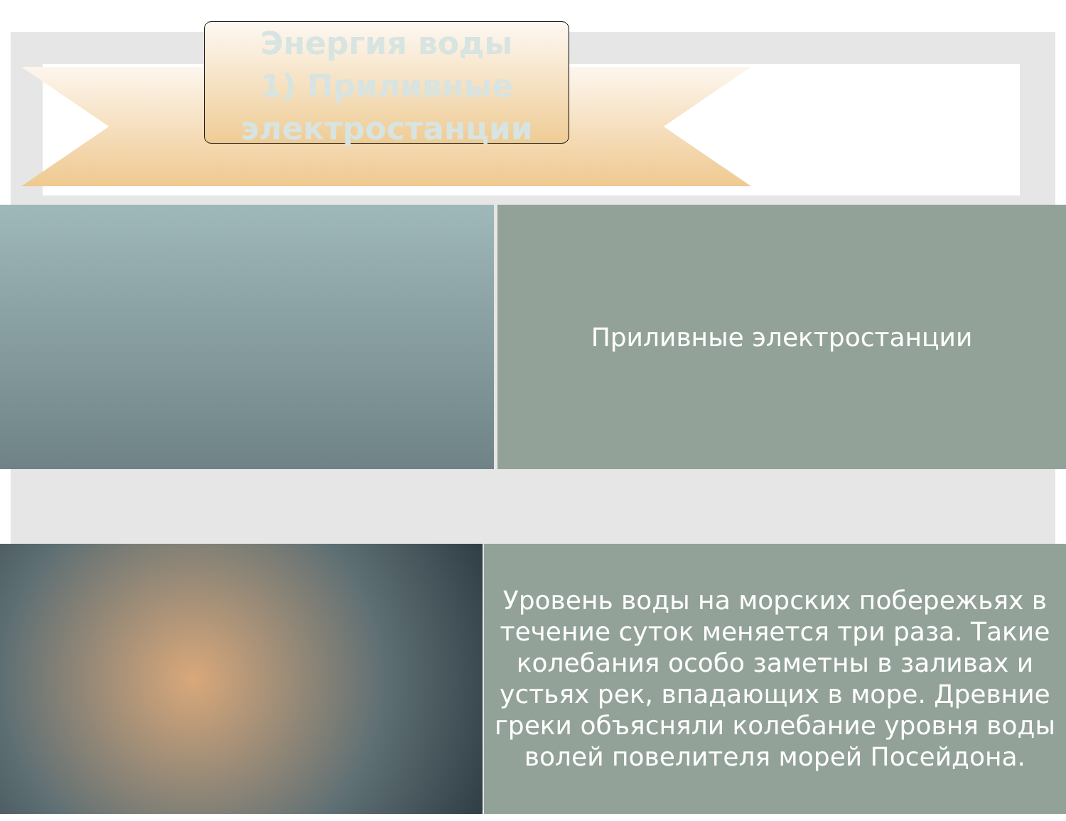Энергия воды
1) Приливные
электростанции
Приливные электростанции
Уровень воды на морских побережьях в течение суток меняется три раза. Такие колебания особо заметны в заливах и устьях рек, впадающих в море. Древние греки объясняли колебание уровня воды волей повелителя морей Посейдона.